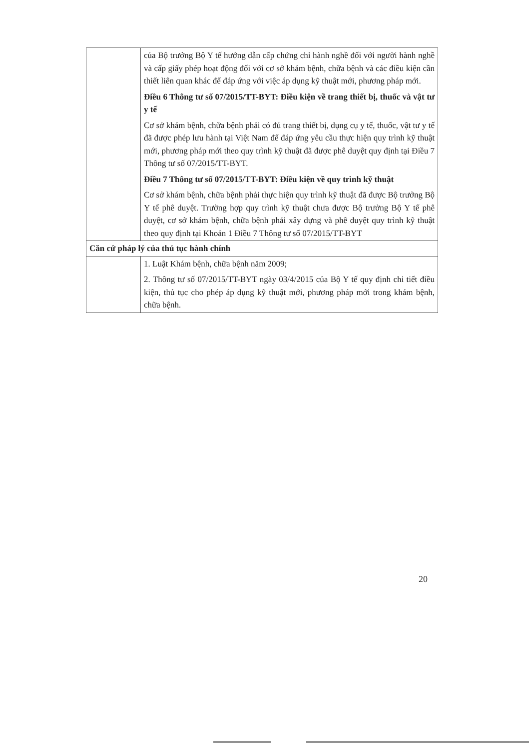| | của Bộ trưởng Bộ Y tế hướng dẫn cấp chứng chỉ hành nghề đối với người hành nghề và cấp giấy phép hoạt động đối với cơ sở khám bệnh, chữa bệnh và các điều kiện cần thiết liên quan khác để đáp ứng với việc áp dụng kỹ thuật mới, phương pháp mới. Điều 6 Thông tư số 07/2015/TT-BYT: Điều kiện về trang thiết bị, thuốc và vật tư y tế Cơ sở khám bệnh, chữa bệnh phải có đủ trang thiết bị, dụng cụ y tế, thuốc, vật tư y tế đã được phép lưu hành tại Việt Nam để đáp ứng yêu cầu thực hiện quy trình kỹ thuật mới, phương pháp mới theo quy trình kỹ thuật đã được phê duyệt quy định tại Điều 7 Thông tư số 07/2015/TT-BYT. Điều 7 Thông tư số 07/2015/TT-BYT: Điều kiện về quy trình kỹ thuật Cơ sở khám bệnh, chữa bệnh phải thực hiện quy trình kỹ thuật đã được Bộ trưởng Bộ Y tế phê duyệt. Trường hợp quy trình kỹ thuật chưa được Bộ trưởng Bộ Y tế phê duyệt, cơ sở khám bệnh, chữa bệnh phải xây dựng và phê duyệt quy trình kỹ thuật theo quy định tại Khoản 1 Điều 7 Thông tư số 07/2015/TT-BYT |
| Căn cứ pháp lý của thủ tục hành chính | |
| | 1. Luật Khám bệnh, chữa bệnh năm 2009; 2. Thông tư số 07/2015/TT-BYT ngày 03/4/2015 của Bộ Y tế quy định chi tiết điều kiện, thủ tục cho phép áp dụng kỹ thuật mới, phương pháp mới trong khám bệnh, chữa bệnh. |
20